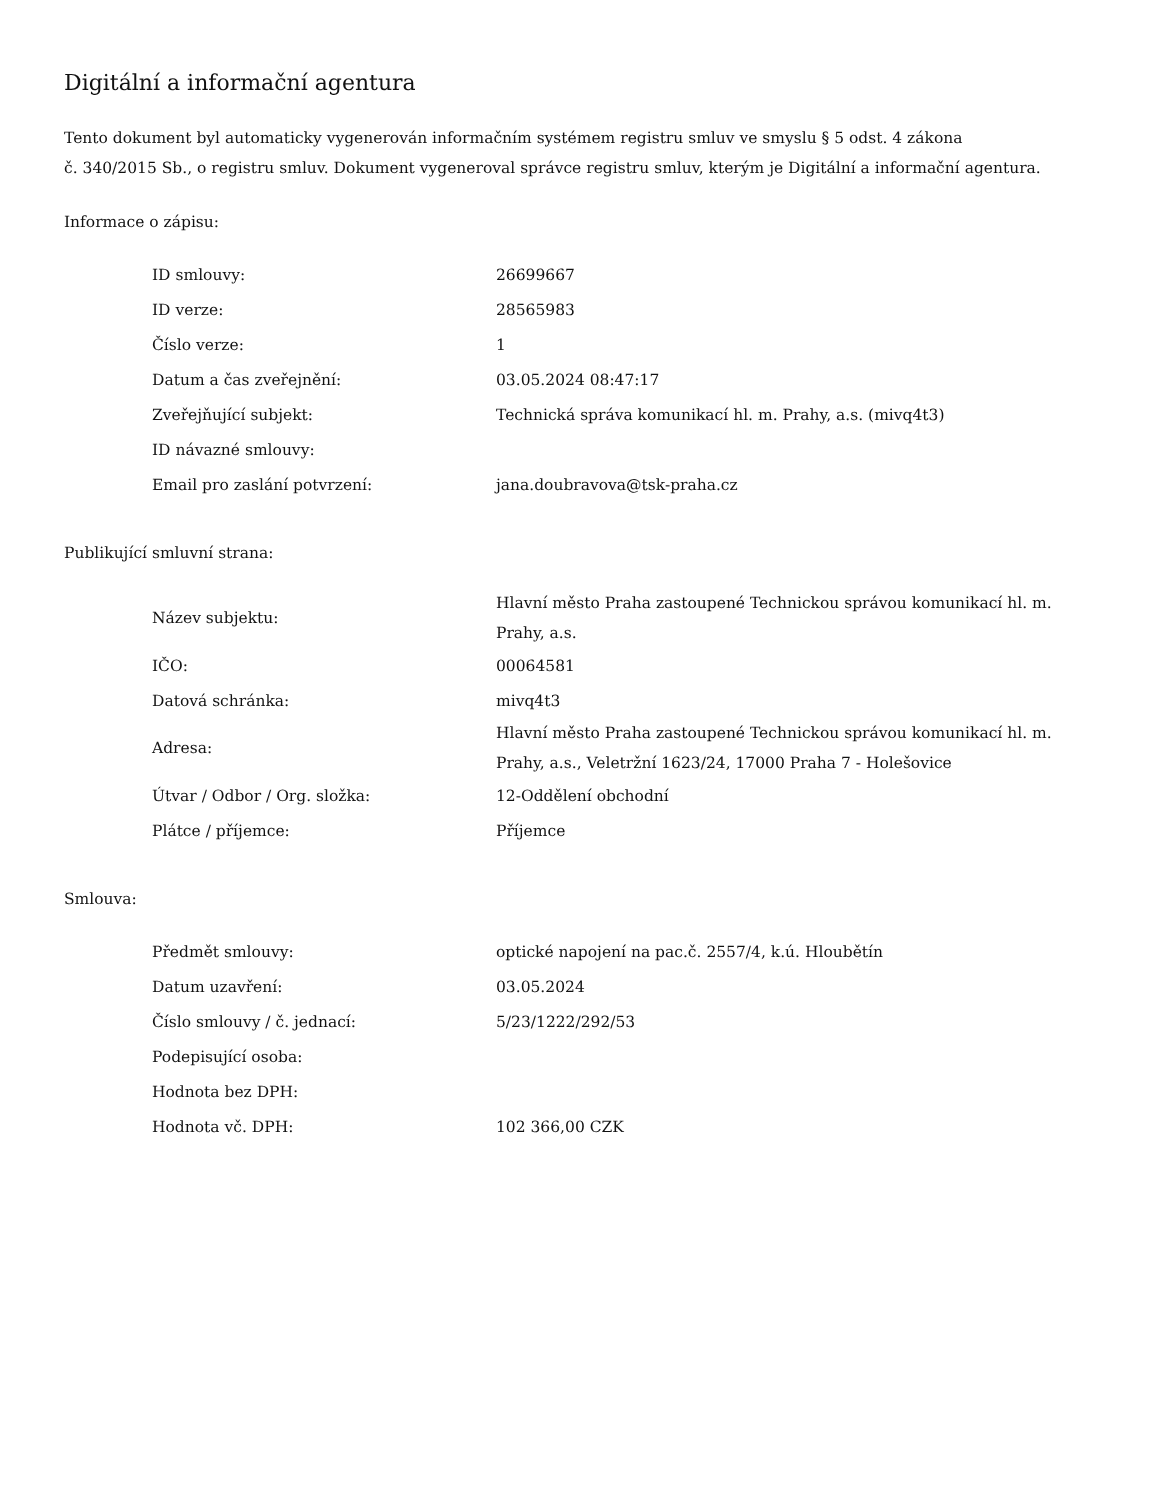Digitální a informační agentura
Tento dokument byl automaticky vygenerován informačním systémem registru smluv ve smyslu § 5 odst. 4 zákona
č. 340/2015 Sb., o registru smluv. Dokument vygeneroval správce registru smluv, kterým je Digitální a informační agentura.
Informace o zápisu:
| ID smlouvy: | 26699667 |
| ID verze: | 28565983 |
| Číslo verze: | 1 |
| Datum a čas zveřejnění: | 03.05.2024 08:47:17 |
| Zveřejňující subjekt: | Technická správa komunikací hl. m. Prahy, a.s. (mivq4t3) |
| ID návazné smlouvy: | |
| Email pro zaslání potvrzení: | jana.doubravova@tsk-praha.cz |
Publikující smluvní strana:
| Název subjektu: | Hlavní město Praha zastoupené Technickou správou komunikací hl. m. Prahy, a.s. |
| IČO: | 00064581 |
| Datová schránka: | mivq4t3 |
| Adresa: | Hlavní město Praha zastoupené Technickou správou komunikací hl. m. Prahy, a.s., Veletržní 1623/24, 17000 Praha 7 - Holešovice |
| Útvar / Odbor / Org. složka: | 12-Oddělení obchodní |
| Plátce / příjemce: | Příjemce |
Smlouva:
| Předmět smlouvy: | optické napojení na pac.č. 2557/4, k.ú. Hloubětín |
| Datum uzavření: | 03.05.2024 |
| Číslo smlouvy / č. jednací: | 5/23/1222/292/53 |
| Podepisující osoba: | |
| Hodnota bez DPH: | |
| Hodnota vč. DPH: | 102 366,00 CZK |